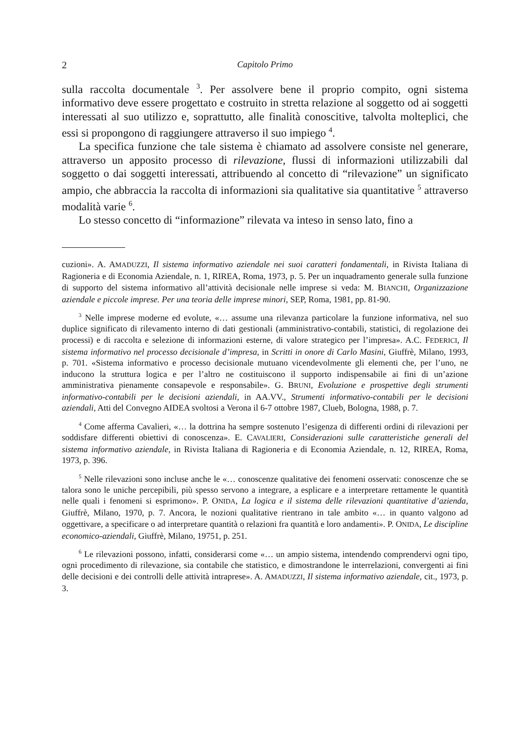2 Capitolo Primo
sulla raccolta documentale <sup>3</sup>. Per assolvere bene il proprio compito, ogni sistema informativo deve essere progettato e costruito in stretta relazione al soggetto od ai soggetti interessati al suo utilizzo e, soprattutto, alle finalità conoscitive, talvolta molteplici, che essi si propongono di raggiungere attraverso il suo impiego <sup>4</sup>.
La specifica funzione che tale sistema è chiamato ad assolvere consiste nel generare, attraverso un apposito processo di rilevazione, flussi di informazioni utilizzabili dal soggetto o dai soggetti interessati, attribuendo al concetto di “rilevazione” un significato ampio, che abbraccia la raccolta di informazioni sia qualitative sia quantitative <sup>5</sup> attraverso modalità varie <sup>6</sup>.
Lo stesso concetto di “informazione” rilevata va inteso in senso lato, fino a
cuzioni». A. AMADUZZI, Il sistema informativo aziendale nei suoi caratteri fondamentali, in Rivista Italiana di Ragioneria e di Economia Aziendale, n. 1, RIREA, Roma, 1973, p. 5. Per un inquadramento generale sulla funzione di supporto del sistema informativo all’attività decisionale nelle imprese si veda: M. BIANCHI, Organizzazione aziendale e piccole imprese. Per una teoria delle imprese minori, SEP, Roma, 1981, pp. 81-90.
<sup>3</sup> Nelle imprese moderne ed evolute, «… assume una rilevanza particolare la funzione informativa, nel suo duplice significato di rilevamento interno di dati gestionali (amministrativo-contabili, statistici, di regolazione dei processi) e di raccolta e selezione di informazioni esterne, di valore strategico per l’impresa». A.C. FEDERICI, Il sistema informativo nel processo decisionale d’impresa, in Scritti in onore di Carlo Masini, Giuffrè, Milano, 1993, p. 701. «Sistema informativo e processo decisionale mutuano vicendevolmente gli elementi che, per l’uno, ne inducono la struttura logica e per l’altro ne costituiscono il supporto indispensabile ai fini di un’azione amministrativa pienamente consapevole e responsabile». G. BRUNI, Evoluzione e prospettive degli strumenti informativo-contabili per le decisioni aziendali, in AA.VV., Strumenti informativo-contabili per le decisioni aziendali, Atti del Convegno AIDEA svoltosi a Verona il 6-7 ottobre 1987, Clueb, Bologna, 1988, p. 7.
<sup>4</sup> Come afferma Cavalieri, «… la dottrina ha sempre sostenuto l’esigenza di differenti ordini di rilevazioni per soddisfare differenti obiettivi di conoscenza». E. CAVALIERI, Considerazioni sulle caratteristiche generali del sistema informativo aziendale, in Rivista Italiana di Ragioneria e di Economia Aziendale, n. 12, RIREA, Roma, 1973, p. 396.
<sup>5</sup> Nelle rilevazioni sono incluse anche le «… conoscenze qualitative dei fenomeni osservati: conoscenze che se talora sono le uniche percepibili, più spesso servono a integrare, a esplicare e a interpretare rettamente le quantità nelle quali i fenomeni si esprimono». P. ONIDA, La logica e il sistema delle rilevazioni quantitative d’azienda, Giuffrè, Milano, 1970, p. 7. Ancora, le nozioni qualitative rientrano in tale ambito «… in quanto valgono ad oggettivare, a specificare o ad interpretare quantità o relazioni fra quantità e loro andamenti». P. ONIDA, Le discipline economico-aziendali, Giuffrè, Milano, 19751, p. 251.
<sup>6</sup> Le rilevazioni possono, infatti, considerarsi come «… un ampio sistema, intendendo comprendervi ogni tipo, ogni procedimento di rilevazione, sia contabile che statistico, e dimostrandone le interrelazioni, convergenti ai fini delle decisioni e dei controlli delle attività intraprese». A. AMADUZZI, Il sistema informativo aziendale, cit., 1973, p. 3.